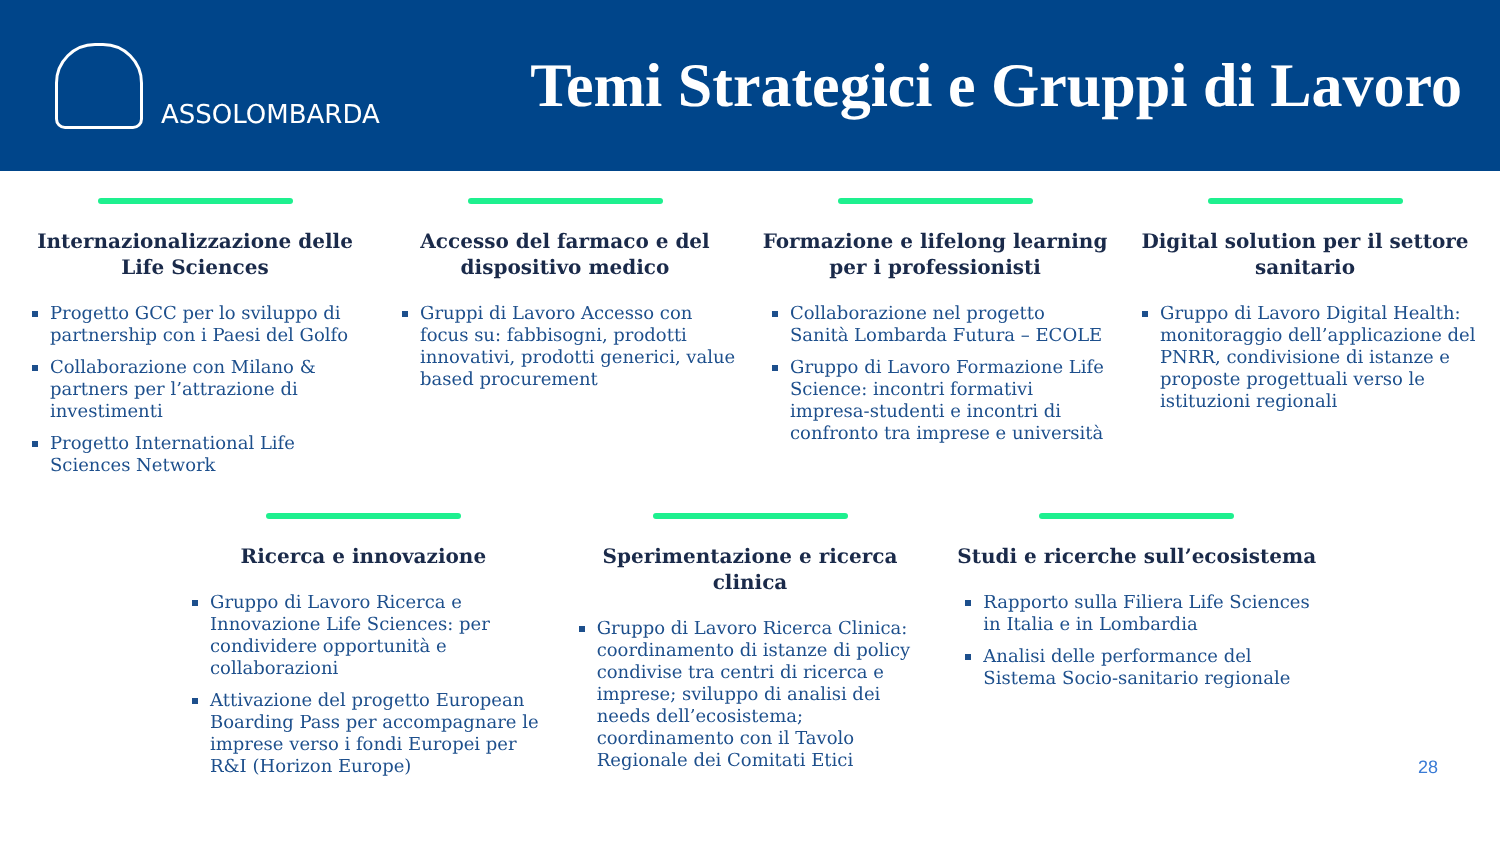ASSOLOMBARDA
Temi Strategici e Gruppi di Lavoro
Internazionalizzazione delle Life Sciences
Progetto GCC per lo sviluppo di partnership con i Paesi del Golfo
Collaborazione con Milano & partners per l’attrazione di investimenti
Progetto International Life Sciences Network
Accesso del farmaco e del dispositivo medico
Gruppi di Lavoro Accesso con focus su: fabbisogni, prodotti innovativi, prodotti generici, value based procurement
Formazione e lifelong learning per i professionisti
Collaborazione nel progetto Sanità Lombarda Futura – ECOLE
Gruppo di Lavoro Formazione Life Science: incontri formativi impresa-studenti e incontri di confronto tra imprese e università
Digital solution per il settore sanitario
Gruppo di Lavoro Digital Health: monitoraggio dell’applicazione del PNRR, condivisione di istanze e proposte progettuali verso le istituzioni regionali
Ricerca e innovazione
Gruppo di Lavoro Ricerca e Innovazione Life Sciences: per condividere opportunità e collaborazioni
Attivazione del progetto European Boarding Pass per accompagnare le imprese verso i fondi Europei per R&I (Horizon Europe)
Sperimentazione e ricerca clinica
Gruppo di Lavoro Ricerca Clinica: coordinamento di istanze di policy condivise tra centri di ricerca e imprese; sviluppo di analisi dei needs dell’ecosistema; coordinamento con il Tavolo Regionale dei Comitati Etici
Studi e ricerche sull’ecosistema
Rapporto sulla Filiera Life Sciences in Italia e in Lombardia
Analisi delle performance del Sistema Socio-sanitario regionale
28